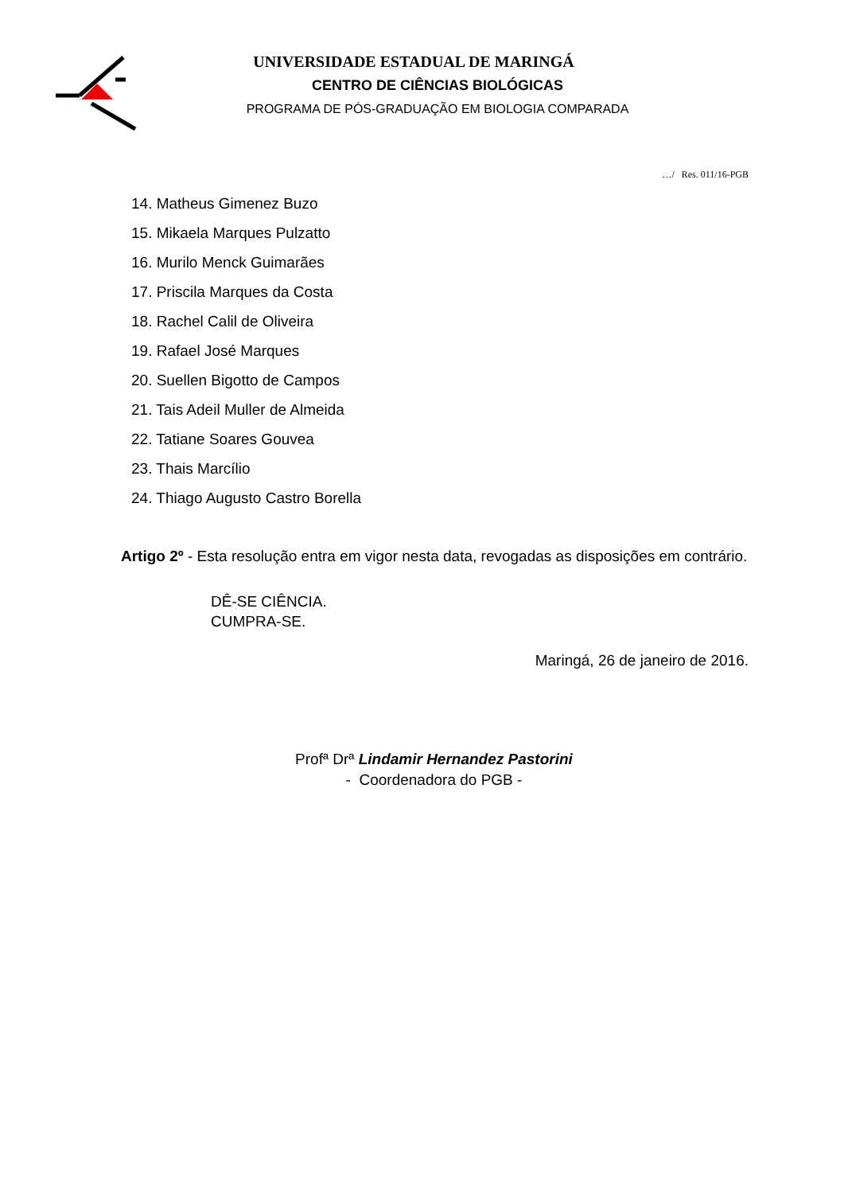UNIVERSIDADE ESTADUAL DE MARINGÁ
CENTRO DE CIÊNCIAS BIOLÓGICAS
PROGRAMA DE PÓS-GRADUAÇÃO EM BIOLOGIA COMPARADA
…/ Res. 011/16-PGB
14. Matheus Gimenez Buzo
15. Mikaela Marques Pulzatto
16. Murilo Menck Guimarães
17. Priscila Marques da Costa
18. Rachel Calil de Oliveira
19. Rafael José Marques
20. Suellen Bigotto de Campos
21. Tais Adeil Muller de Almeida
22. Tatiane Soares Gouvea
23. Thais Marcílio
24. Thiago Augusto Castro Borella
Artigo 2º - Esta resolução entra em vigor nesta data, revogadas as disposições em contrário.
DÊ-SE CIÊNCIA.
CUMPRA-SE.
Maringá, 26 de janeiro de 2016.
Profª Drª Lindamir Hernandez Pastorini
- Coordenadora do PGB -